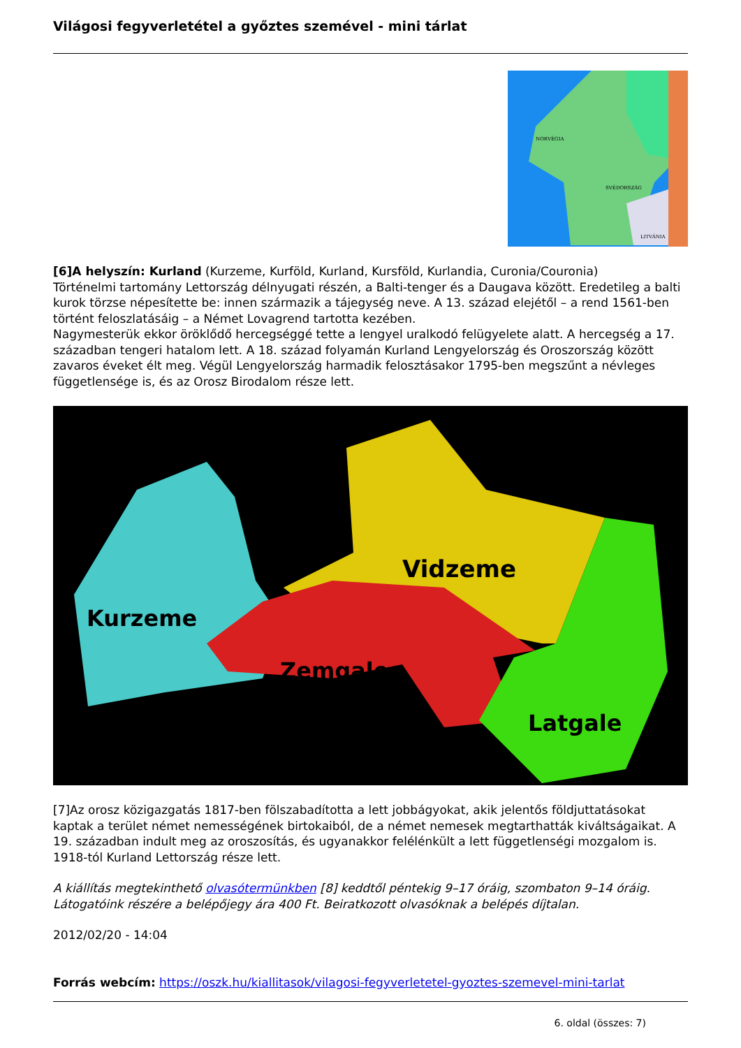Világosi fegyverletétel a győztes szemével - mini tárlat
NORVÉGIA
SVÉDORSZÁG
LITVÁNIA
[6]A helyszín: Kurland (Kurzeme, Kurföld, Kurland, Kursföld, Kurlandia, Curonia/Couronia)
Történelmi tartomány Lettország délnyugati részén, a Balti-tenger és a Daugava között. Eredetileg a balti kurok törzse népesítette be: innen származik a tájegység neve. A 13. század elejétől – a rend 1561-ben történt feloszlatásáig – a Német Lovagrend tartotta kezében.
Nagymesterük ekkor öröklődő hercegséggé tette a lengyel uralkodó felügyelete alatt. A hercegség a 17. században tengeri hatalom lett. A 18. század folyamán Kurland Lengyelország és Oroszország között zavaros éveket élt meg. Végül Lengyelország harmadik felosztásakor 1795-ben megszűnt a névleges függetlensége is, és az Orosz Birodalom része lett.
Vidzeme
Kurzeme
Zemgale
Latgale
[7]Az orosz közigazgatás 1817-ben fölszabadította a lett jobbágyokat, akik jelentős földjuttatásokat kaptak a terület német nemességének birtokaiból, de a német nemesek megtarthatták kiváltságaikat. A 19. században indult meg az oroszosítás, és ugyanakkor felélénkült a lett függetlenségi mozgalom is. 1918-tól Kurland Lettország része lett.
A kiállítás megtekinthető olvasótermünkben [8] keddtől péntekig 9–17 óráig, szombaton 9–14 óráig. Látogatóink részére a belépőjegy ára 400 Ft. Beiratkozott olvasóknak a belépés díjtalan.
2012/02/20 - 14:04
Forrás webcím: https://oszk.hu/kiallitasok/vilagosi-fegyverletetel-gyoztes-szemevel-mini-tarlat
6. oldal (összes: 7)